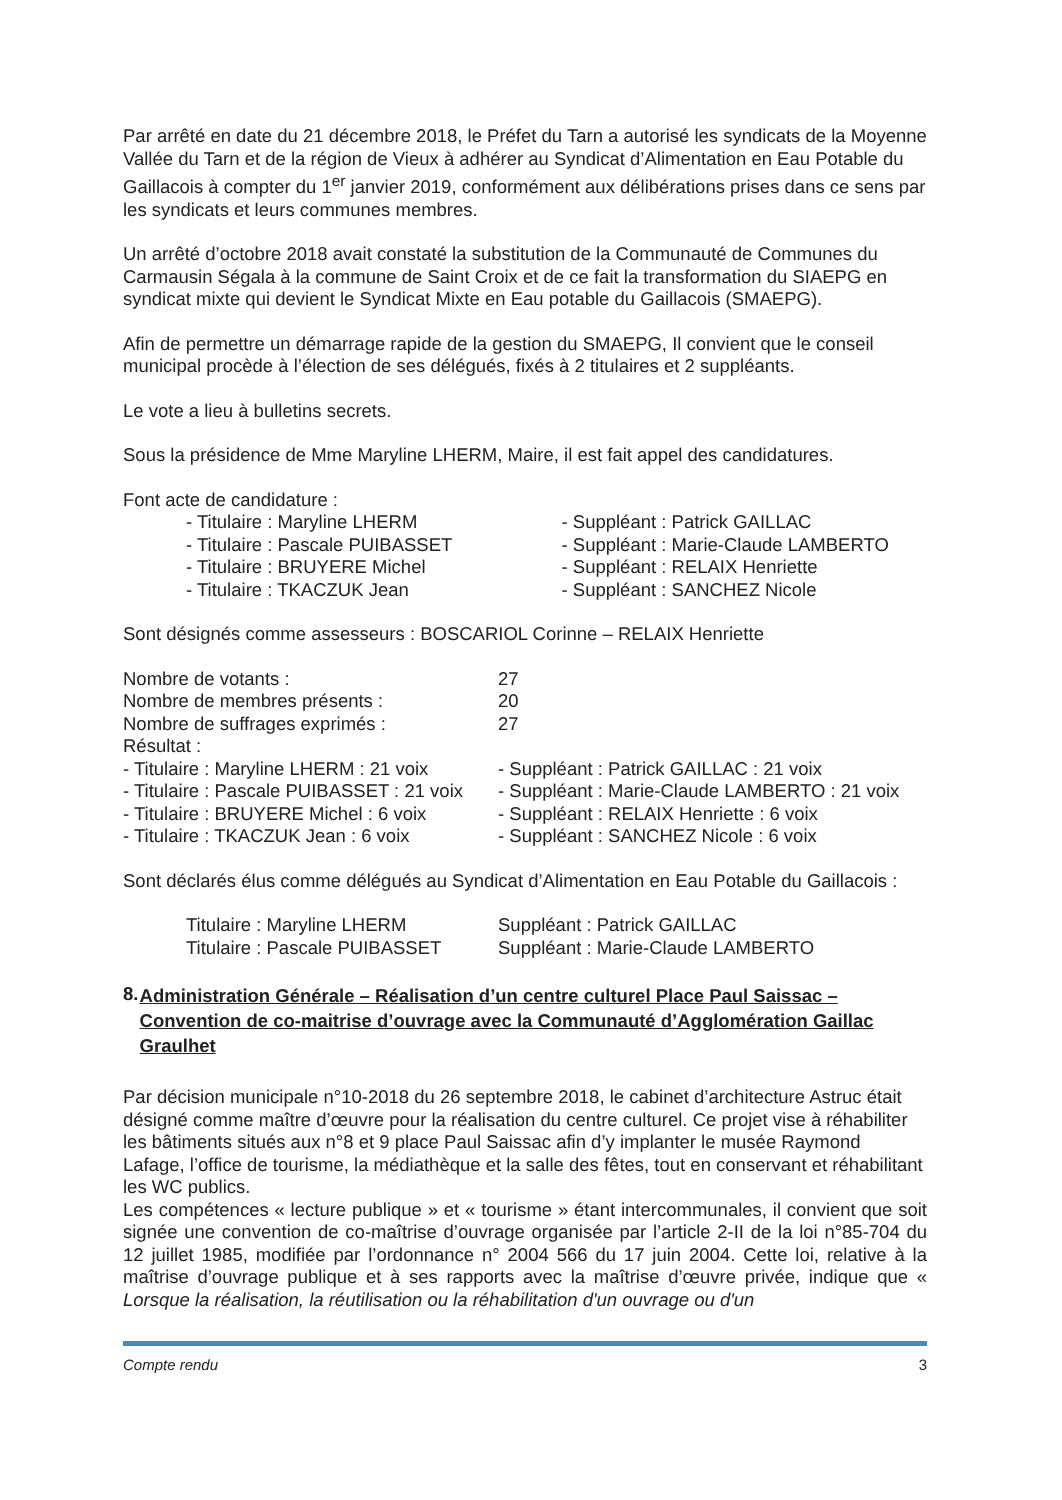Par arrêté en date du 21 décembre 2018, le Préfet du Tarn a autorisé les syndicats de la Moyenne Vallée du Tarn et de la région de Vieux à adhérer au Syndicat d’Alimentation en Eau Potable du Gaillacois à compter du 1<sup>er</sup> janvier 2019, conformément aux délibérations prises dans ce sens par les syndicats et leurs communes membres.
Un arrêté d’octobre 2018 avait constaté la substitution de la Communauté de Communes du Carmausin Ségala à la commune de Saint Croix et de ce fait la transformation du SIAEPG en syndicat mixte qui devient le Syndicat Mixte en Eau potable du Gaillacois (SMAEPG).
Afin de permettre un démarrage rapide de la gestion du SMAEPG, Il convient que le conseil municipal procède à l’élection de ses délégués, fixés à 2 titulaires et 2 suppléants.
Le vote a lieu à bulletins secrets.
Sous la présidence de Mme Maryline LHERM, Maire, il est fait appel des candidatures.
Font acte de candidature :
- Titulaire : Maryline LHERM
- Titulaire : Pascale PUIBASSET
- Titulaire : BRUYERE Michel
- Titulaire : TKACZUK Jean
- Suppléant : Patrick GAILLAC
- Suppléant : Marie-Claude LAMBERTO
- Suppléant : RELAIX Henriette
- Suppléant : SANCHEZ Nicole
Sont désignés comme assesseurs : BOSCARIOL Corinne – RELAIX Henriette
| Nombre de votants : | 27 |
| Nombre de membres présents : | 20 |
| Nombre de suffrages exprimés : | 27 |
| Résultat : | |
| - Titulaire : Maryline LHERM : 21 voix | - Suppléant : Patrick GAILLAC : 21 voix |
| - Titulaire : Pascale PUIBASSET : 21 voix | - Suppléant : Marie-Claude LAMBERTO : 21 voix |
| - Titulaire : BRUYERE Michel : 6 voix | - Suppléant : RELAIX Henriette : 6 voix |
| - Titulaire : TKACZUK Jean : 6 voix | - Suppléant : SANCHEZ Nicole : 6 voix |
Sont déclarés élus comme délégués au Syndicat d’Alimentation en Eau Potable du Gaillacois :
| Titulaire : Maryline LHERM | Suppléant : Patrick GAILLAC |
| Titulaire : Pascale PUIBASSET | Suppléant : Marie-Claude LAMBERTO |
8. Administration Générale – Réalisation d’un centre culturel Place Paul Saissac – Convention de co-maitrise d’ouvrage avec la Communauté d’Agglomération Gaillac Graulhet
Par décision municipale n°10-2018 du 26 septembre 2018, le cabinet d’architecture Astruc était désigné comme maître d’œuvre pour la réalisation du centre culturel. Ce projet vise à réhabiliter les bâtiments situés aux n°8 et 9 place Paul Saissac afin d’y implanter le musée Raymond Lafage, l’office de tourisme, la médiathèque et la salle des fêtes, tout en conservant et réhabilitant les WC publics.
Les compétences « lecture publique » et « tourisme » étant intercommunales, il convient que soit signée une convention de co-maîtrise d’ouvrage organisée par l’article 2-II de la loi n°85-704 du 12 juillet 1985, modifiée par l’ordonnance n° 2004 566 du 17 juin 2004. Cette loi, relative à la maîtrise d’ouvrage publique et à ses rapports avec la maîtrise d’œuvre privée, indique que « Lorsque la réalisation, la réutilisation ou la réhabilitation d'un ouvrage ou d'un
Compte rendu 3